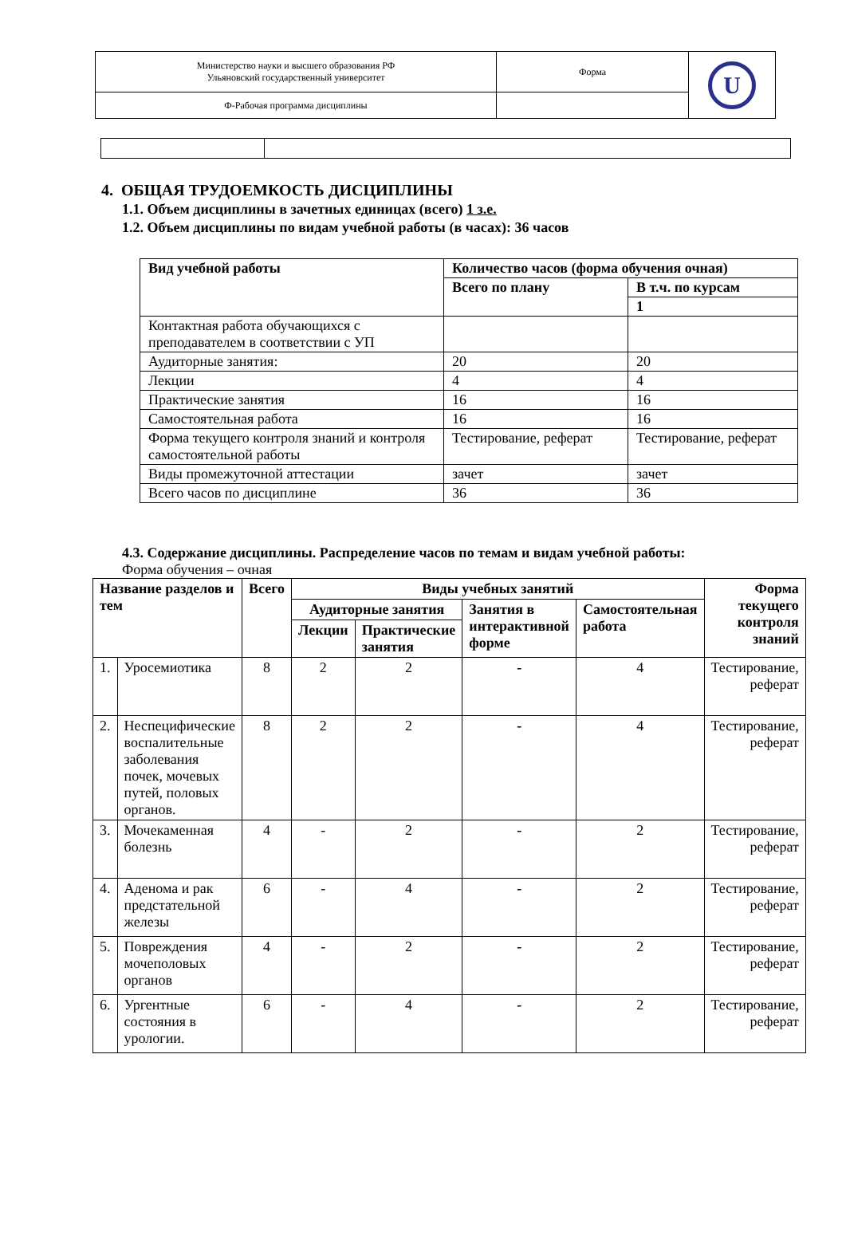| Министерство науки и высшего образования РФ Ульяновский государственный университет | Форма | U |
| Ф-Рабочая программа дисциплины | | |
4. ОБЩАЯ ТРУДОЕМКОСТЬ ДИСЦИПЛИНЫ
1.1. Объем дисциплины в зачетных единицах (всего) 1 з.е.
1.2. Объем дисциплины по видам учебной работы (в часах): 36 часов
| Вид учебной работы | Количество часов (форма обучения очная) | |
| --- | --- | --- |
| | Всего по плану | В т.ч. по курсам |
| | | 1 |
| Контактная работа обучающихся с преподавателем в соответствии с УП | | |
| Аудиторные занятия: | 20 | 20 |
| Лекции | 4 | 4 |
| Практические занятия | 16 | 16 |
| Самостоятельная работа | 16 | 16 |
| Форма текущего контроля знаний и контроля самостоятельной работы | Тестирование, реферат | Тестирование, реферат |
| Виды промежуточной аттестации | зачет | зачет |
| Всего часов по дисциплине | 36 | 36 |
4.3. Содержание дисциплины. Распределение часов по темам и видам учебной работы:
Форма обучения – очная
| Название разделов и тем | | Всего | Виды учебных занятий | | | | Форма текущего контроля знаний |
| --- | --- | --- | --- | --- | --- | --- | --- |
| | | | Аудиторные занятия | | Занятия в интерактивной форме | Самостоятельная работа | |
| | | | Лекции | Практические занятия | | | |
| 1. | Уросемиотика | 8 | 2 | 2 | - | 4 | Тестирование, реферат |
| 2. | Неспецифические воспалительные заболевания почек, мочевых путей, половых органов. | 8 | 2 | 2 | - | 4 | Тестирование, реферат |
| 3. | Мочекаменная болезнь | 4 | - | 2 | - | 2 | Тестирование, реферат |
| 4. | Аденома и рак предстательной железы | 6 | - | 4 | - | 2 | Тестирование, реферат |
| 5. | Повреждения мочеполовых органов | 4 | - | 2 | - | 2 | Тестирование, реферат |
| 6. | Ургентные состояния в урологии. | 6 | - | 4 | - | 2 | Тестирование, реферат |